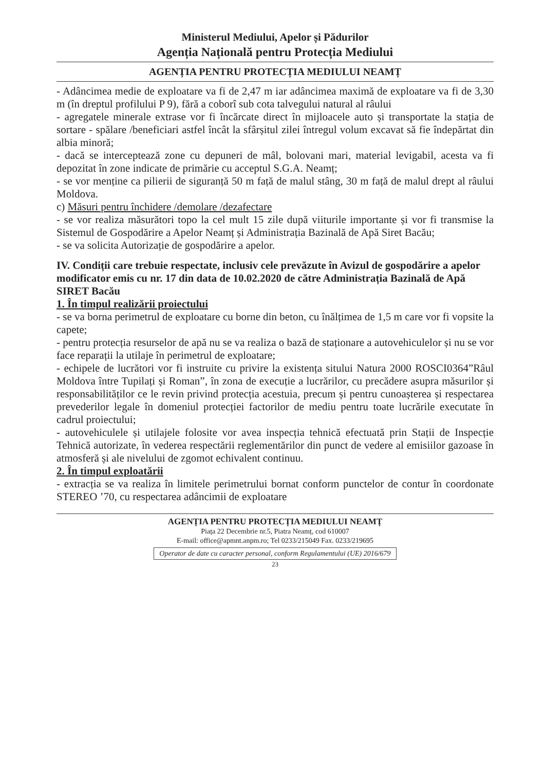Ministerul Mediului, Apelor și Pădurilor
Agenția Națională pentru Protecția Mediului
AGENȚIA PENTRU PROTECȚIA MEDIULUI NEAMȚ
- Adâncimea medie de exploatare va fi de 2,47 m iar adâncimea maximă de exploatare va fi de 3,30 m (în dreptul profilului P 9), fără a coborî sub cota talvegului natural al râului
- agregatele minerale extrase vor fi încărcate direct în mijloacele auto și transportate la stația de sortare - spălare /beneficiari astfel încât la sfârșitul zilei întregul volum excavat să fie îndepărtat din albia minoră;
- dacă se interceptează zone cu depuneri de mâl, bolovani mari, material levigabil, acesta va fi depozitat în zone indicate de primărie cu acceptul S.G.A. Neamț;
- se vor menține ca pilierii de siguranță 50 m față de malul stâng, 30 m față de malul drept al râului Moldova.
c) Măsuri pentru închidere /demolare /dezafectare
- se vor realiza măsurători topo la cel mult 15 zile după viiturile importante și vor fi transmise la Sistemul de Gospodărire a Apelor Neamț și Administrația Bazinală de Apă Siret Bacău;
- se va solicita Autorizație de gospodărire a apelor.
IV. Condiții care trebuie respectate, inclusiv cele prevăzute în Avizul de gospodărire a apelor modificator emis cu nr. 17 din data de 10.02.2020 de către Administrația Bazinală de Apă SIRET Bacău
1. În timpul realizării proiectului
- se va borna perimetrul de exploatare cu borne din beton, cu înălțimea de 1,5 m care vor fi vopsite la capete;
- pentru protecția resurselor de apă nu se va realiza o bază de staționare a autovehiculelor și nu se vor face reparații la utilaje în perimetrul de exploatare;
- echipele de lucrători vor fi instruite cu privire la existența sitului Natura 2000 ROSCI0364”Râul Moldova între Tupilați și Roman”, în zona de execuție a lucrărilor, cu precădere asupra măsurilor și responsabilităților ce le revin privind protecția acestuia, precum și pentru cunoașterea și respectarea prevederilor legale în domeniul protecției factorilor de mediu pentru toate lucrările executate în cadrul proiectului;
- autovehiculele și utilajele folosite vor avea inspecția tehnică efectuată prin Stații de Inspecție Tehnică autorizate, în vederea respectării reglementărilor din punct de vedere al emisiilor gazoase în atmosferă și ale nivelului de zgomot echivalent continuu.
2. În timpul exploatării
- extracția se va realiza în limitele perimetrului bornat conform punctelor de contur în coordonate STEREO ’70, cu respectarea adâncimii de exploatare
AGENȚIA PENTRU PROTECȚIA MEDIULUI NEAMȚ
Piața 22 Decembrie nr.5, Piatra Neamț, cod 610007
E-mail: office@apmnt.anpm.ro; Tel 0233/215049 Fax. 0233/219695
Operator de date cu caracter personal, conform Regulamentului (UE) 2016/679
23